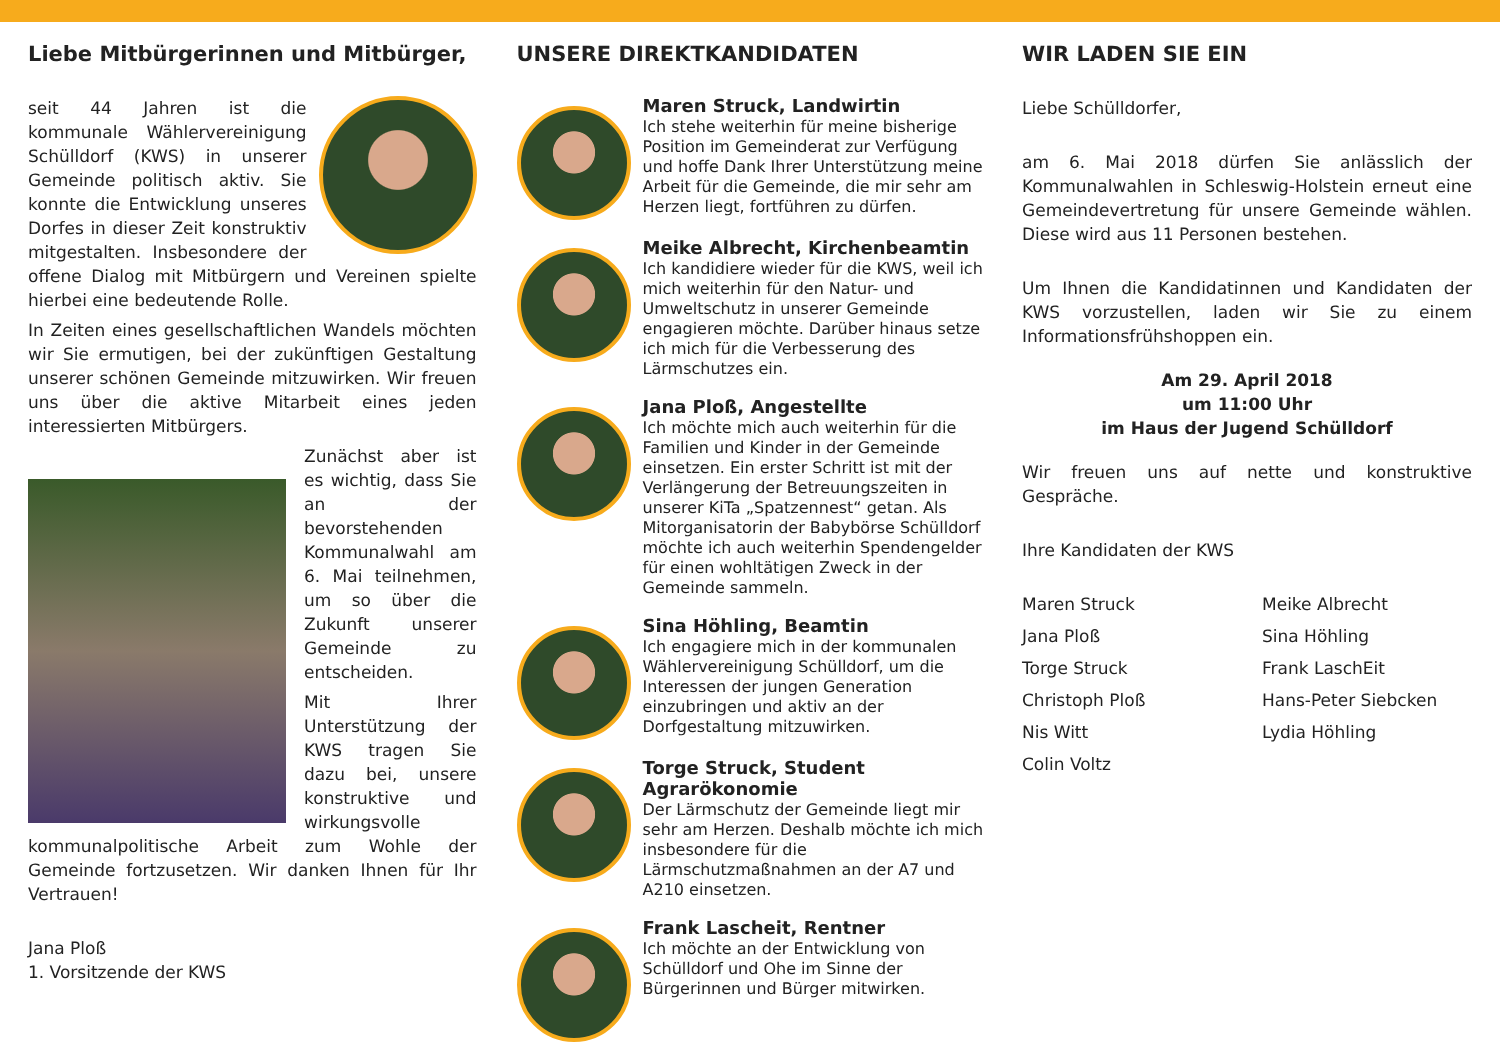Liebe Mitbürgerinnen und Mitbürger,
seit 44 Jahren ist die kommunale Wählervereinigung Schülldorf (KWS) in unserer Gemeinde politisch aktiv. Sie konnte die Entwicklung unseres Dorfes in dieser Zeit konstruktiv mitgestalten. Insbesondere der offene Dialog mit Mitbürgern und Vereinen spielte hierbei eine bedeutende Rolle.
In Zeiten eines gesellschaftlichen Wandels möchten wir Sie ermutigen, bei der zukünftigen Gestaltung unserer schönen Gemeinde mitzuwirken. Wir freuen uns über die aktive Mitarbeit eines jeden interessierten Mitbürgers.
Zunächst aber ist es wichtig, dass Sie an der bevorstehenden Kommunalwahl am 6. Mai teilnehmen, um so über die Zukunft unserer Gemeinde zu entscheiden.
Mit Ihrer Unterstützung der KWS tragen Sie dazu bei, unsere konstruktive und wirkungsvolle kommunalpolitische Arbeit zum Wohle der Gemeinde fortzusetzen. Wir danken Ihnen für Ihr Vertrauen!
Jana Ploß
1. Vorsitzende der KWS
UNSERE DIREKTKANDIDATEN
Maren Struck, Landwirtin
Ich stehe weiterhin für meine bisherige Position im Gemeinderat zur Verfügung und hoffe Dank Ihrer Unterstützung meine Arbeit für die Gemeinde, die mir sehr am Herzen liegt, fortführen zu dürfen.
Meike Albrecht, Kirchenbeamtin
Ich kandidiere wieder für die KWS, weil ich mich weiterhin für den Natur- und Umweltschutz in unserer Gemeinde engagieren möchte. Darüber hinaus setze ich mich für die Verbesserung des Lärmschutzes ein.
Jana Ploß, Angestellte
Ich möchte mich auch weiterhin für die Familien und Kinder in der Gemeinde einsetzen. Ein erster Schritt ist mit der Verlängerung der Betreuungszeiten in unserer KiTa „Spatzennest“ getan. Als Mitorganisatorin der Babybörse Schülldorf möchte ich auch weiterhin Spendengelder für einen wohltätigen Zweck in der Gemeinde sammeln.
Sina Höhling, Beamtin
Ich engagiere mich in der kommunalen Wählervereinigung Schülldorf, um die Interessen der jungen Generation einzubringen und aktiv an der Dorfgestaltung mitzuwirken.
Torge Struck, Student Agrarökonomie
Der Lärmschutz der Gemeinde liegt mir sehr am Herzen. Deshalb möchte ich mich insbesondere für die Lärmschutzmaßnahmen an der A7 und A210 einsetzen.
Frank Lascheit, Rentner
Ich möchte an der Entwicklung von Schülldorf und Ohe im Sinne der Bürgerinnen und Bürger mitwirken.
WIR LADEN SIE EIN
Liebe Schülldorfer,
am 6. Mai 2018 dürfen Sie anlässlich der Kommunalwahlen in Schleswig-Holstein erneut eine Gemeindevertretung für unsere Gemeinde wählen. Diese wird aus 11 Personen bestehen.
Um Ihnen die Kandidatinnen und Kandidaten der KWS vorzustellen, laden wir Sie zu einem Informationsfrühshoppen ein.
Am 29. April 2018
um 11:00 Uhr
im Haus der Jugend Schülldorf
Wir freuen uns auf nette und konstruktive Gespräche.
Ihre Kandidaten der KWS
Maren Struck Meike Albrecht Jana Ploß Sina Höhling Torge Struck Frank LaschEit Christoph Ploß Hans-Peter Siebcken Nis Witt Lydia Höhling Colin Voltz